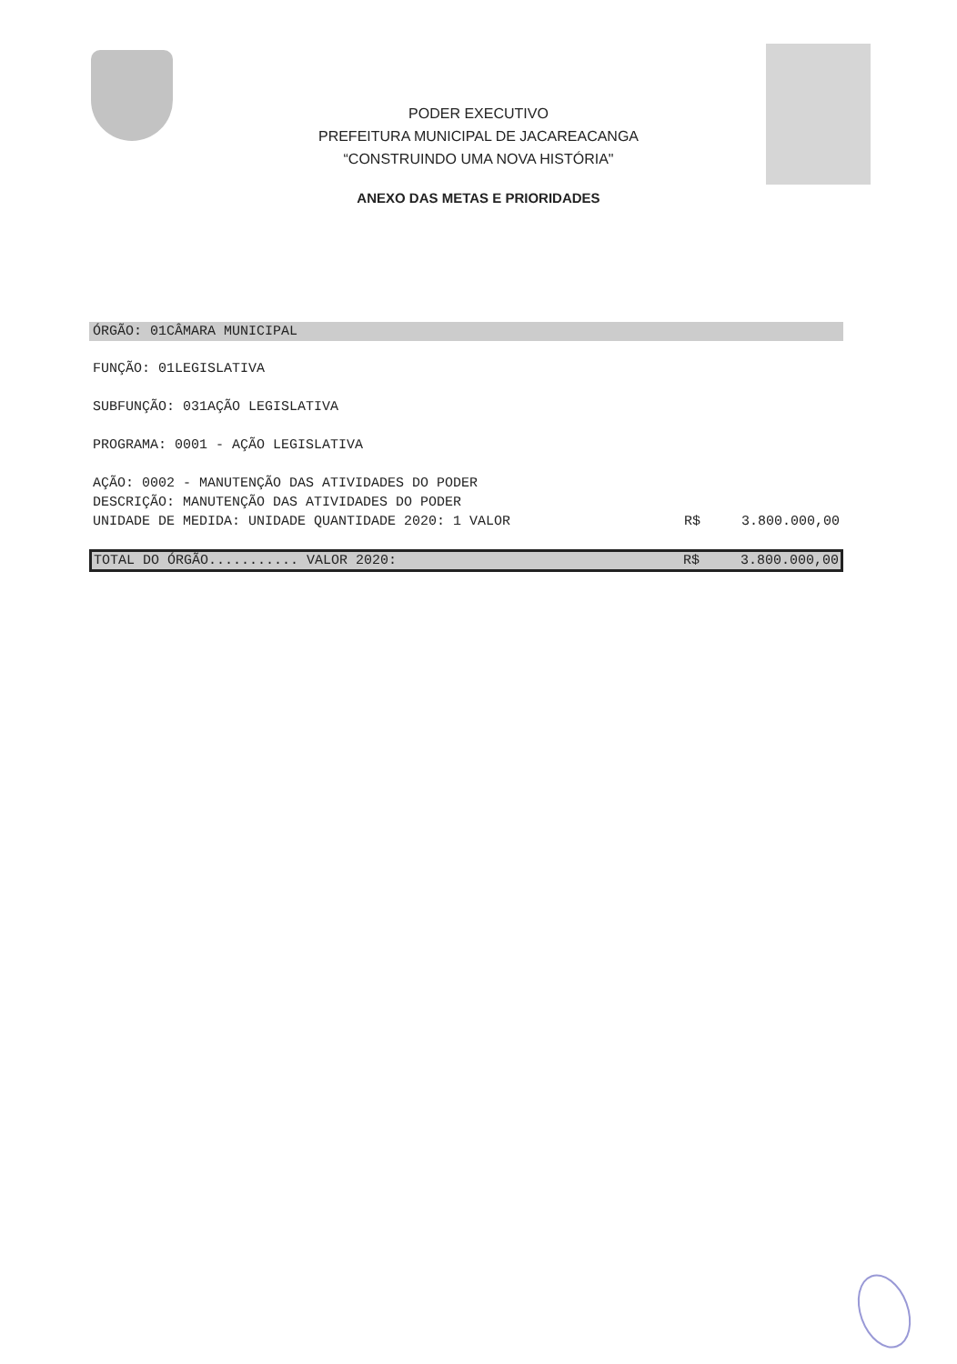PODER EXECUTIVO
PREFEITURA MUNICIPAL DE JACAREACANGA
“CONSTRUINDO UMA NOVA HISTÓRIA"
ANEXO DAS METAS E PRIORIDADES
ÓRGÃO: 01CÂMARA MUNICIPAL
FUNÇÃO: 01LEGISLATIVA
SUBFUNÇÃO: 031AÇÃO LEGISLATIVA
PROGRAMA: 0001 - AÇÃO LEGISLATIVA
AÇÃO: 0002 - MANUTENÇÃO DAS ATIVIDADES DO PODER
DESCRIÇÃO: MANUTENÇÃO DAS ATIVIDADES DO PODER
UNIDADE DE MEDIDA: UNIDADE QUANTIDADE 2020: 1 VALOR R$ 3.800.000,00
TOTAL DO ÓRGÃO........... VALOR 2020: R$ 3.800.000,00